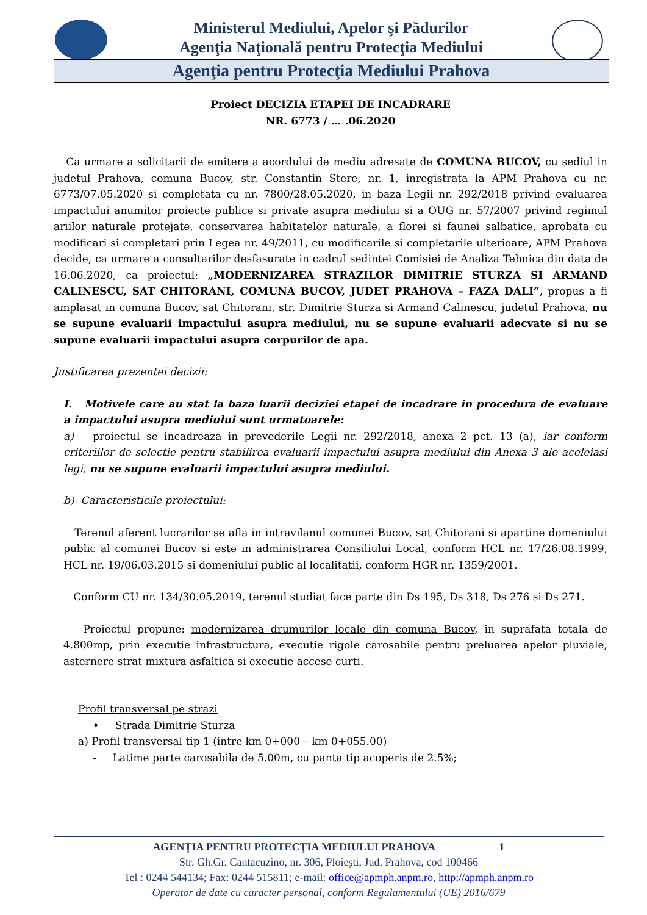Ministerul Mediului, Apelor şi Pădurilor
Agenţia Naţională pentru Protecţia Mediului
Agenţia pentru Protecţia Mediului Prahova
Proiect DECIZIA ETAPEI DE INCADRARE
NR. 6773 / … .06.2020
Ca urmare a solicitarii de emitere a acordului de mediu adresate de COMUNA BUCOV, cu sediul in judetul Prahova, comuna Bucov, str. Constantin Stere, nr. 1, inregistrata la APM Prahova cu nr. 6773/07.05.2020 si completata cu nr. 7800/28.05.2020, in baza Legii nr. 292/2018 privind evaluarea impactului anumitor proiecte publice si private asupra mediului si a OUG nr. 57/2007 privind regimul ariilor naturale protejate, conservarea habitatelor naturale, a florei si faunei salbatice, aprobata cu modificari si completari prin Legea nr. 49/2011, cu modificarile si completarile ulterioare, APM Prahova decide, ca urmare a consultarilor desfasurate in cadrul sedintei Comisiei de Analiza Tehnica din data de 16.06.2020, ca proiectul: „MODERNIZAREA STRAZILOR DIMITRIE STURZA SI ARMAND CALINESCU, SAT CHITORANI, COMUNA BUCOV, JUDET PRAHOVA – FAZA DALI”, propus a fi amplasat in comuna Bucov, sat Chitorani, str. Dimitrie Sturza si Armand Calinescu, judetul Prahova, nu se supune evaluarii impactului asupra mediului, nu se supune evaluarii adecvate si nu se supune evaluarii impactului asupra corpurilor de apa.
Justificarea prezentei decizii:
I. Motivele care au stat la baza luarii deciziei etapei de incadrare in procedura de evaluare a impactului asupra mediului sunt urmatoarele:
a) proiectul se incadreaza in prevederile Legii nr. 292/2018, anexa 2 pct. 13 (a), iar conform criteriilor de selectie pentru stabilirea evaluarii impactului asupra mediului din Anexa 3 ale aceleiasi legi, nu se supune evaluarii impactului asupra mediului.
b) Caracteristicile proiectului:
Terenul aferent lucrarilor se afla in intravilanul comunei Bucov, sat Chitorani si apartine domeniului public al comunei Bucov si este in administrarea Consiliului Local, conform HCL nr. 17/26.08.1999, HCL nr. 19/06.03.2015 si domeniului public al localitatii, conform HGR nr. 1359/2001.
Conform CU nr. 134/30.05.2019, terenul studiat face parte din Ds 195, Ds 318, Ds 276 si Ds 271.
Proiectul propune: modernizarea drumurilor locale din comuna Bucov, in suprafata totala de 4.800mp, prin executie infrastructura, executie rigole carosabile pentru preluarea apelor pluviale, asternere strat mixtura asfaltica si executie accese curti.
Profil transversal pe strazi
• Strada Dimitrie Sturza
a) Profil transversal tip 1 (intre km 0+000 – km 0+055.00)
- Latime parte carosabila de 5.00m, cu panta tip acoperis de 2.5%;
AGENŢIA PENTRU PROTECŢIA MEDIULUI PRAHOVA 1
Str. Gh.Gr. Cantacuzino, nr. 306, Ploieşti, Jud. Prahova, cod 100466
Tel : 0244 544134; Fax: 0244 515811; e-mail: office@apmph.anpm.ro, http://apmph.anpm.ro
Operator de date cu caracter personal, conform Regulamentului (UE) 2016/679